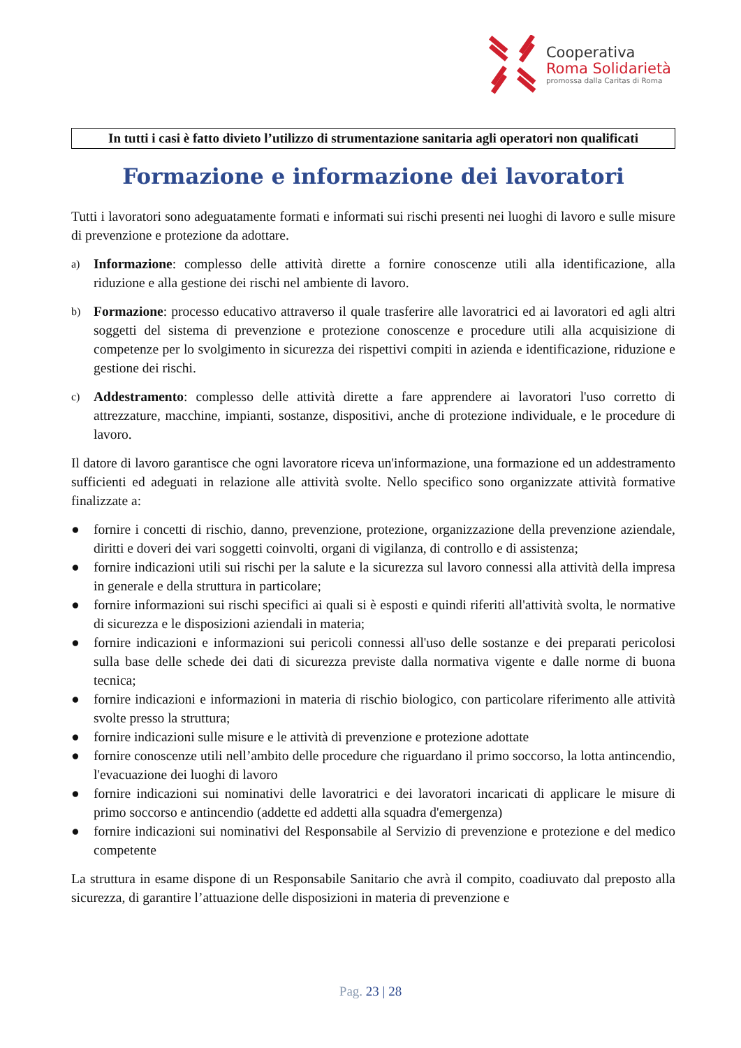Cooperativa
Roma Solidarietà
promossa dalla Caritas di Roma
In tutti i casi è fatto divieto l’utilizzo di strumentazione sanitaria agli operatori non qualificati
Formazione e informazione dei lavoratori
Tutti i lavoratori sono adeguatamente formati e informati sui rischi presenti nei luoghi di lavoro e sulle misure di prevenzione e protezione da adottare.
a)
Informazione: complesso delle attività dirette a fornire conoscenze utili alla identificazione, alla riduzione e alla gestione dei rischi nel ambiente di lavoro.
b)
Formazione: processo educativo attraverso il quale trasferire alle lavoratrici ed ai lavoratori ed agli altri soggetti del sistema di prevenzione e protezione conoscenze e procedure utili alla acquisizione di competenze per lo svolgimento in sicurezza dei rispettivi compiti in azienda e identificazione, riduzione e gestione dei rischi.
c)
Addestramento: complesso delle attività dirette a fare apprendere ai lavoratori l'uso corretto di attrezzature, macchine, impianti, sostanze, dispositivi, anche di protezione individuale, e le procedure di lavoro.
Il datore di lavoro garantisce che ogni lavoratore riceva un'informazione, una formazione ed un addestramento sufficienti ed adeguati in relazione alle attività svolte. Nello specifico sono organizzate attività formative finalizzate a:
● fornire i concetti di rischio, danno, prevenzione, protezione, organizzazione della prevenzione aziendale, diritti e doveri dei vari soggetti coinvolti, organi di vigilanza, di controllo e di assistenza;
● fornire indicazioni utili sui rischi per la salute e la sicurezza sul lavoro connessi alla attività della impresa in generale e della struttura in particolare;
● fornire informazioni sui rischi specifici ai quali si è esposti e quindi riferiti all'attività svolta, le normative di sicurezza e le disposizioni aziendali in materia;
● fornire indicazioni e informazioni sui pericoli connessi all'uso delle sostanze e dei preparati pericolosi sulla base delle schede dei dati di sicurezza previste dalla normativa vigente e dalle norme di buona tecnica;
● fornire indicazioni e informazioni in materia di rischio biologico, con particolare riferimento alle attività svolte presso la struttura;
● fornire indicazioni sulle misure e le attività di prevenzione e protezione adottate
● fornire conoscenze utili nell’ambito delle procedure che riguardano il primo soccorso, la lotta antincendio, l'evacuazione dei luoghi di lavoro
● fornire indicazioni sui nominativi delle lavoratrici e dei lavoratori incaricati di applicare le misure di primo soccorso e antincendio (addette ed addetti alla squadra d'emergenza)
● fornire indicazioni sui nominativi del Responsabile al Servizio di prevenzione e protezione e del medico competente
La struttura in esame dispone di un Responsabile Sanitario che avrà il compito, coadiuvato dal preposto alla sicurezza, di garantire l’attuazione delle disposizioni in materia di prevenzione e
Pag. 23 | 28